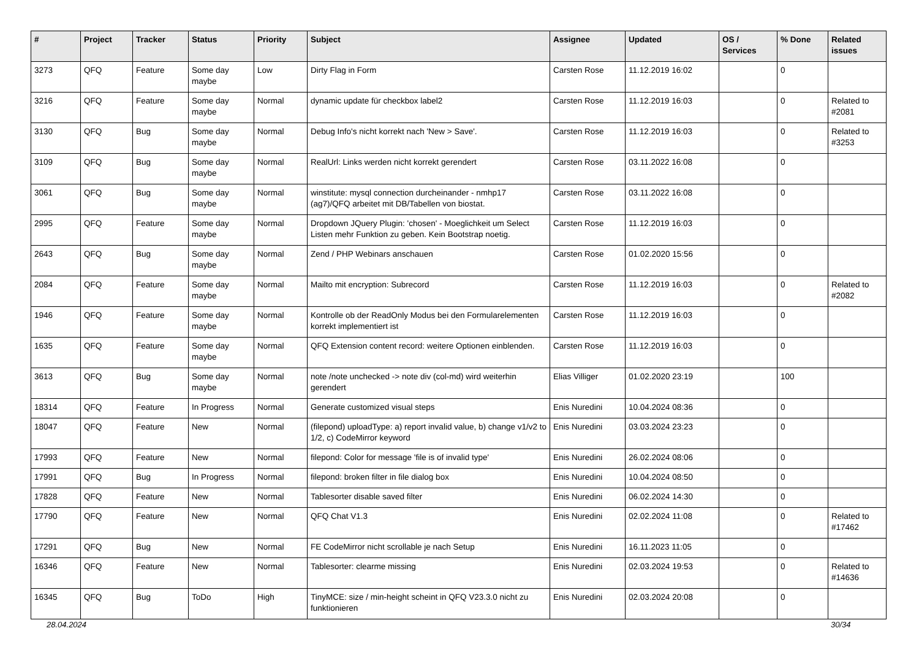| # | Project | Tracker | Status | Priority | Subject | Assignee | Updated | OS / Services | % Done | Related issues |
| --- | --- | --- | --- | --- | --- | --- | --- | --- | --- | --- |
| 3273 | QFQ | Feature | Some day maybe | Low | Dirty Flag in Form | Carsten Rose | 11.12.2019 16:02 | | 0 | |
| 3216 | QFQ | Feature | Some day maybe | Normal | dynamic update für checkbox label2 | Carsten Rose | 11.12.2019 16:03 | | 0 | Related to #2081 |
| 3130 | QFQ | Bug | Some day maybe | Normal | Debug Info's nicht korrekt nach 'New > Save'. | Carsten Rose | 11.12.2019 16:03 | | 0 | Related to #3253 |
| 3109 | QFQ | Bug | Some day maybe | Normal | RealUrl: Links werden nicht korrekt gerendert | Carsten Rose | 03.11.2022 16:08 | | 0 | |
| 3061 | QFQ | Bug | Some day maybe | Normal | winstitute: mysql connection durcheinander - nmhp17 (ag7)/QFQ arbeitet mit DB/Tabellen von biostat. | Carsten Rose | 03.11.2022 16:08 | | 0 | |
| 2995 | QFQ | Feature | Some day maybe | Normal | Dropdown JQuery Plugin: 'chosen' - Moeglichkeit um Select Listen mehr Funktion zu geben. Kein Bootstrap noetig. | Carsten Rose | 11.12.2019 16:03 | | 0 | |
| 2643 | QFQ | Bug | Some day maybe | Normal | Zend / PHP Webinars anschauen | Carsten Rose | 01.02.2020 15:56 | | 0 | |
| 2084 | QFQ | Feature | Some day maybe | Normal | Mailto mit encryption: Subrecord | Carsten Rose | 11.12.2019 16:03 | | 0 | Related to #2082 |
| 1946 | QFQ | Feature | Some day maybe | Normal | Kontrolle ob der ReadOnly Modus bei den Formularelementen korrekt implementiert ist | Carsten Rose | 11.12.2019 16:03 | | 0 | |
| 1635 | QFQ | Feature | Some day maybe | Normal | QFQ Extension content record: weitere Optionen einblenden. | Carsten Rose | 11.12.2019 16:03 | | 0 | |
| 3613 | QFQ | Bug | Some day maybe | Normal | note /note unchecked -> note div (col-md) wird weiterhin gerendert | Elias Villiger | 01.02.2020 23:19 | | 100 | |
| 18314 | QFQ | Feature | In Progress | Normal | Generate customized visual steps | Enis Nuredini | 10.04.2024 08:36 | | 0 | |
| 18047 | QFQ | Feature | New | Normal | (filepond) uploadType: a) report invalid value, b) change v1/v2 to 1/2, c) CodeMirror keyword | Enis Nuredini | 03.03.2024 23:23 | | 0 | |
| 17993 | QFQ | Feature | New | Normal | filepond: Color for message 'file is of invalid type' | Enis Nuredini | 26.02.2024 08:06 | | 0 | |
| 17991 | QFQ | Bug | In Progress | Normal | filepond: broken filter in file dialog box | Enis Nuredini | 10.04.2024 08:50 | | 0 | |
| 17828 | QFQ | Feature | New | Normal | Tablesorter disable saved filter | Enis Nuredini | 06.02.2024 14:30 | | 0 | |
| 17790 | QFQ | Feature | New | Normal | QFQ Chat V1.3 | Enis Nuredini | 02.02.2024 11:08 | | 0 | Related to #17462 |
| 17291 | QFQ | Bug | New | Normal | FE CodeMirror nicht scrollable je nach Setup | Enis Nuredini | 16.11.2023 11:05 | | 0 | |
| 16346 | QFQ | Feature | New | Normal | Tablesorter: clearme missing | Enis Nuredini | 02.03.2024 19:53 | | 0 | Related to #14636 |
| 16345 | QFQ | Bug | ToDo | High | TinyMCE: size / min-height scheint in QFQ V23.3.0 nicht zu funktionieren | Enis Nuredini | 02.03.2024 20:08 | | 0 | |
28.04.2024 30/34